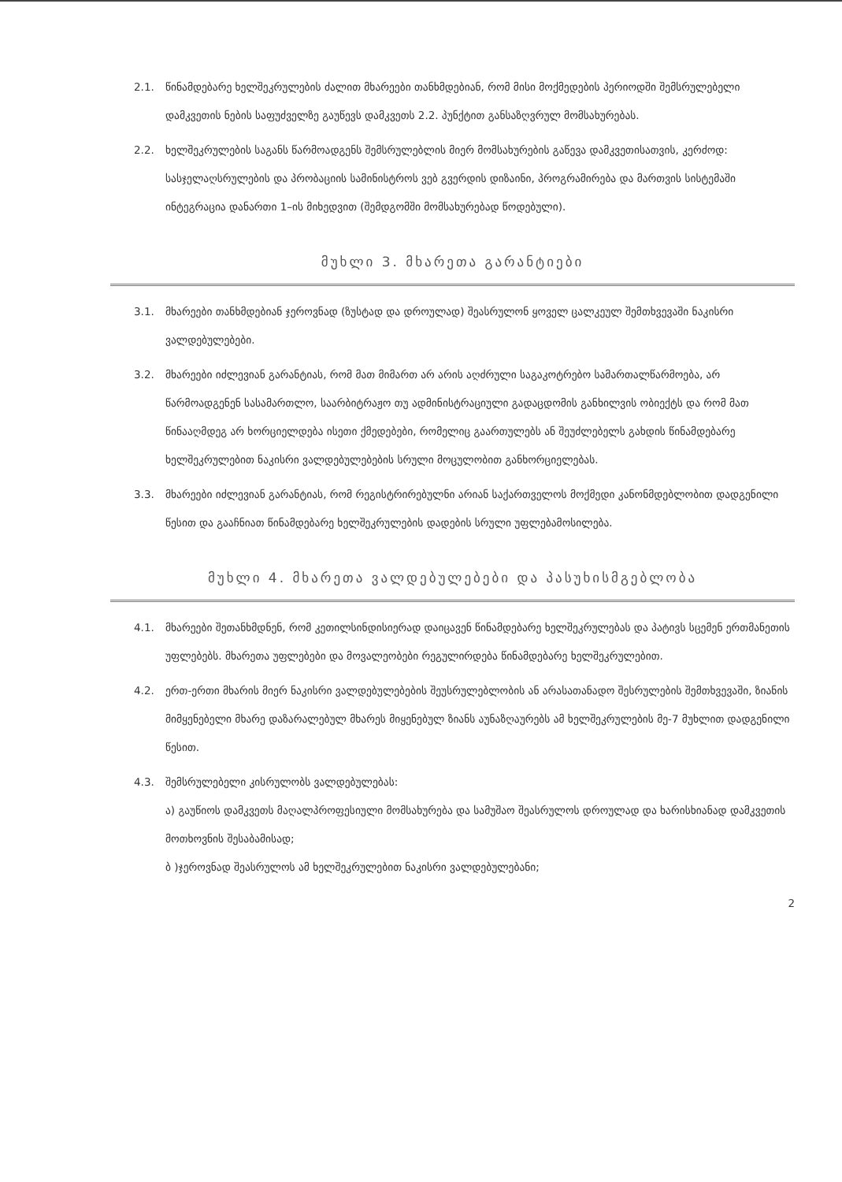2.1. წინამდებარე ხელშეკრულების ძალით მხარეები თანხმდებიან, რომ მისი მოქმედების პერიოდში შემსრულებელი დამკვეთის ნების საფუძველზე გაუწევს დამკვეთს 2.2. პუნქტით განსაზღვრულ მომსახურებას.
2.2. ხელშეკრულების საგანს წარმოადგენს შემსრულებლის მიერ მომსახურების გაწევა დამკვეთისათვის, კერძოდ: სასჯელაღსრულების და პრობაციის სამინისტროს ვებ გვერდის დიზაინი, პროგრამირება და მართვის სისტემაში ინტეგრაცია დანართი 1–ის მიხედვით (შემდგომში მომსახურებად წოდებული).
მუხლი 3. მხარეთა გარანტიები
3.1. მხარეები თანხმდებიან ჯეროვნად (ზუსტად და დროულად) შეასრულონ ყოველ ცალკეულ შემთხვევაში ნაკისრი ვალდებულებები.
3.2. მხარეები იძლევიან გარანტიას, რომ მათ მიმართ არ არის აღძრული საგაკოტრებო სამართალწარმოება, არ წარმოადგენენ სასამართლო, საარბიტრაჟო თუ ადმინისტრაციული გადაცდომის განხილვის ობიექტს და რომ მათ წინააღმდეგ არ ხორციელდება ისეთი ქმედებები, რომელიც გაართულებს ან შეუძლებელს გახდის წინამდებარე ხელშეკრულებით ნაკისრი ვალდებულებების სრული მოცულობით განხორციელებას.
3.3. მხარეები იძლევიან გარანტიას, რომ რეგისტრირებულნი არიან საქართველოს მოქმედი კანონმდებლობით დადგენილი წესით და გააჩნიათ წინამდებარე ხელშეკრულების დადების სრული უფლებამოსილება.
მუხლი 4. მხარეთა ვალდებულებები და პასუხისმგებლობა
4.1. მხარეები შეთანხმდნენ, რომ კეთილსინდისიერად დაიცავენ წინამდებარე ხელშეკრულებას და პატივს სცემენ ერთმანეთის უფლებებს. მხარეთა უფლებები და მოვალეობები რეგულირდება წინამდებარე ხელშეკრულებით.
4.2. ერთ-ერთი მხარის მიერ ნაკისრი ვალდებულებების შეუსრულებლობის ან არასათანადო შესრულების შემთხვევაში, ზიანის მიმყენებელი მხარე დაზარალებულ მხარეს მიყენებულ ზიანს აუნაზღაურებს ამ ხელშეკრულების მე-7 მუხლით დადგენილი წესით.
4.3. შემსრულებელი კისრულობს ვალდებულებას:
ა) გაუწიოს დამკვეთს მაღალპროფესიული მომსახურება და სამუშაო შეასრულოს დროულად და ხარისხიანად დამკვეთის მოთხოვნის შესაბამისად;
ბ )ჯეროვნად შეასრულოს ამ ხელშეკრულებით ნაკისრი ვალდებულებანი;
2